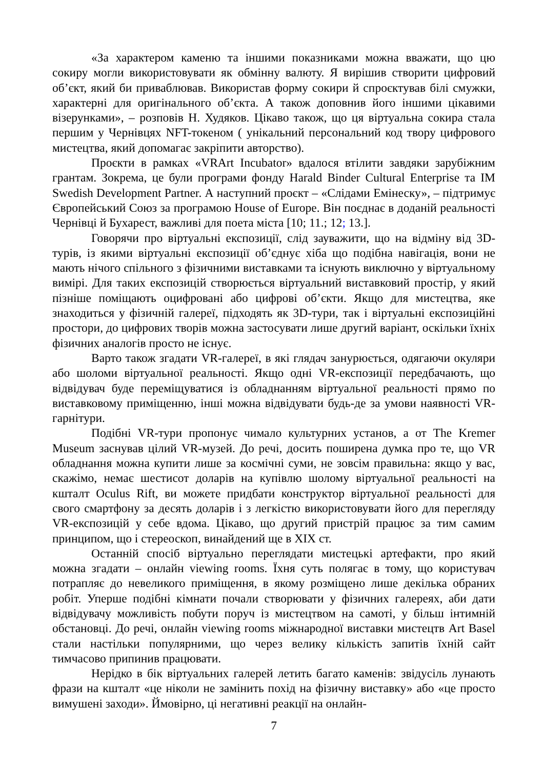«За характером каменю та іншими показниками можна вважати, що цю сокиру могли використовувати як обмінну валюту. Я вирішив створити цифровий об’єкт, який би приваблював. Використав форму сокири й спроєктував білі смужки, характерні для оригінального об’єкта. А також доповнив його іншими цікавими візерунками», – розповів Н. Худяков. Цікаво також, що ця віртуальна сокира стала першим у Чернівцях NFT-токеном ( унікальний персональний код твору цифрового мистецтва, який допомагає закріпити авторство).
Проєкти в рамках «VRArt Incubator» вдалося втілити завдяки зарубіжним грантам. Зокрема, це були програми фонду Harald Binder Cultural Enterprise та IM Swedish Development Partner. А наступний проєкт – «Слідами Емінеску», – підтримує Європейський Союз за програмою House of Europe. Він поєднає в доданій реальності Чернівці й Бухарест, важливі для поета міста [10; 11.; 12; 13.].
Говорячи про віртуальні експозиції, слід зауважити, що на відміну від 3D-турів, із якими віртуальні експозиції об’єднує хіба що подібна навігація, вони не мають нічого спільного з фізичними виставками та існують виключно у віртуальному вимірі. Для таких експозицій створюється віртуальний виставковий простір, у який пізніше поміщають оцифровані або цифрові об’єкти. Якщо для мистецтва, яке знаходиться у фізичній галереї, підходять як 3D-тури, так і віртуальні експозиційні простори, до цифрових творів можна застосувати лише другий варіант, оскільки їхніх фізичних аналогів просто не існує.
Варто також згадати VR-галереї, в які глядач занурюється, одягаючи окуляри або шоломи віртуальної реальності. Якщо одні VR-експозиції передбачають, що відвідувач буде переміщуватися із обладнанням віртуальної реальності прямо по виставковому приміщенню, інші можна відвідувати будь-де за умови наявності VR-гарнітури.
Подібні VR-тури пропонує чимало культурних установ, а от The Kremer Museum заснував цілий VR-музей. До речі, досить поширена думка про те, що VR обладнання можна купити лише за космічні суми, не зовсім правильна: якщо у вас, скажімо, немає шестисот доларів на купівлю шолому віртуальної реальності на кшталт Oculus Rift, ви можете придбати конструктор віртуальної реальності для свого смартфону за десять доларів і з легкістю використовувати його для перегляду VR-експозицій у себе вдома. Цікаво, що другий пристрій працює за тим самим принципом, що і стереоскоп, винайдений ще в XIX ст.
Останній спосіб віртуально переглядати мистецькі артефакти, про який можна згадати – онлайн viewing rooms. Їхня суть полягає в тому, що користувач потрапляє до невеликого приміщення, в якому розміщено лише декілька обраних робіт. Уперше подібні кімнати почали створювати у фізичних галереях, аби дати відвідувачу можливість побути поруч із мистецтвом на самоті, у більш інтимній обстановці. До речі, онлайн viewing rooms міжнародної виставки мистецтв Art Basel стали настільки популярними, що через велику кількість запитів їхній сайт тимчасово припинив працювати.
Нерідко в бік віртуальних галерей летить багато каменів: звідусіль лунають фрази на кшталт «це ніколи не замінить похід на фізичну виставку» або «це просто вимушені заходи». Ймовірно, ці негативні реакції на онлайн-
7